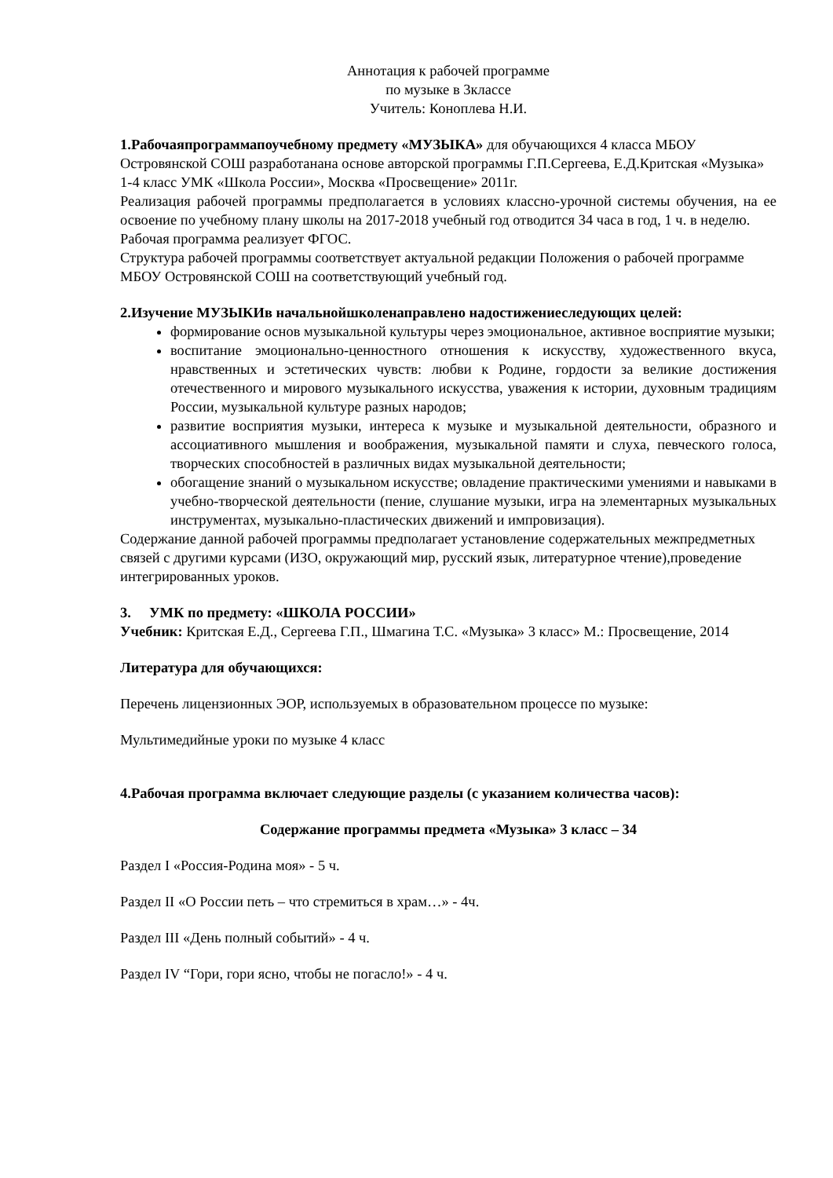Аннотация к рабочей программе
по музыке в 3классе
Учитель: Коноплева Н.И.
1.Рабочаяпрограммапоучебному предмету «МУЗЫКА» для обучающихся 4 класса МБОУ Островянской СОШ разработанана основе авторской программы Г.П.Сергеева, Е.Д.Критская «Музыка» 1-4 класс УМК «Школа России», Москва «Просвещение» 2011г.
Реализация рабочей программы предполагается в условиях классно-урочной системы обучения, на ее освоение по учебному плану школы на 2017-2018 учебный год отводится 34 часа в год, 1 ч. в неделю.
Рабочая программа реализует ФГОС.
Структура рабочей программы соответствует актуальной редакции Положения о рабочей программе МБОУ Островянской СОШ на соответствующий учебный год.
2.Изучение МУЗЫКИв начальнойшколенаправлено надостижениеследующих целей:
формирование основ музыкальной культуры через эмоциональное, активное восприятие музыки;
воспитание эмоционально-ценностного отношения к искусству, художественного вкуса, нравственных и эстетических чувств: любви к Родине, гордости за великие достижения отечественного и мирового музыкального искусства, уважения к истории, духовным традициям России, музыкальной культуре разных народов;
развитие восприятия музыки, интереса к музыке и музыкальной деятельности, образного и ассоциативного мышления и воображения, музыкальной памяти и слуха, певческого голоса, творческих способностей в различных видах музыкальной деятельности;
обогащение знаний о музыкальном искусстве; овладение практическими умениями и навыками в учебно-творческой деятельности (пение, слушание музыки, игра на элементарных музыкальных инструментах, музыкально-пластических движений и импровизация).
Содержание данной рабочей программы предполагает установление содержательных межпредметных связей с другими курсами (ИЗО, окружающий мир, русский язык, литературное чтение),проведение интегрированных уроков.
3. УМК по предмету: «ШКОЛА РОССИИ»
Учебник: Критская Е.Д., Сергеева Г.П., Шмагина Т.С. «Музыка» 3 класс» М.: Просвещение, 2014
Литература для обучающихся:
Перечень лицензионных ЭОР, используемых в образовательном процессе по музыке:
Мультимедийные уроки по музыке 4 класс
4.Рабочая программа включает следующие разделы (с указанием количества часов):
Содержание программы предмета «Музыка» 3 класс – 34
Раздел I «Россия-Родина моя» - 5 ч.
Раздел II «О России петь – что стремиться в храм…» - 4ч.
Раздел III «День полный событий» - 4 ч.
Раздел IV “Гори, гори ясно, чтобы не погасло!» - 4 ч.